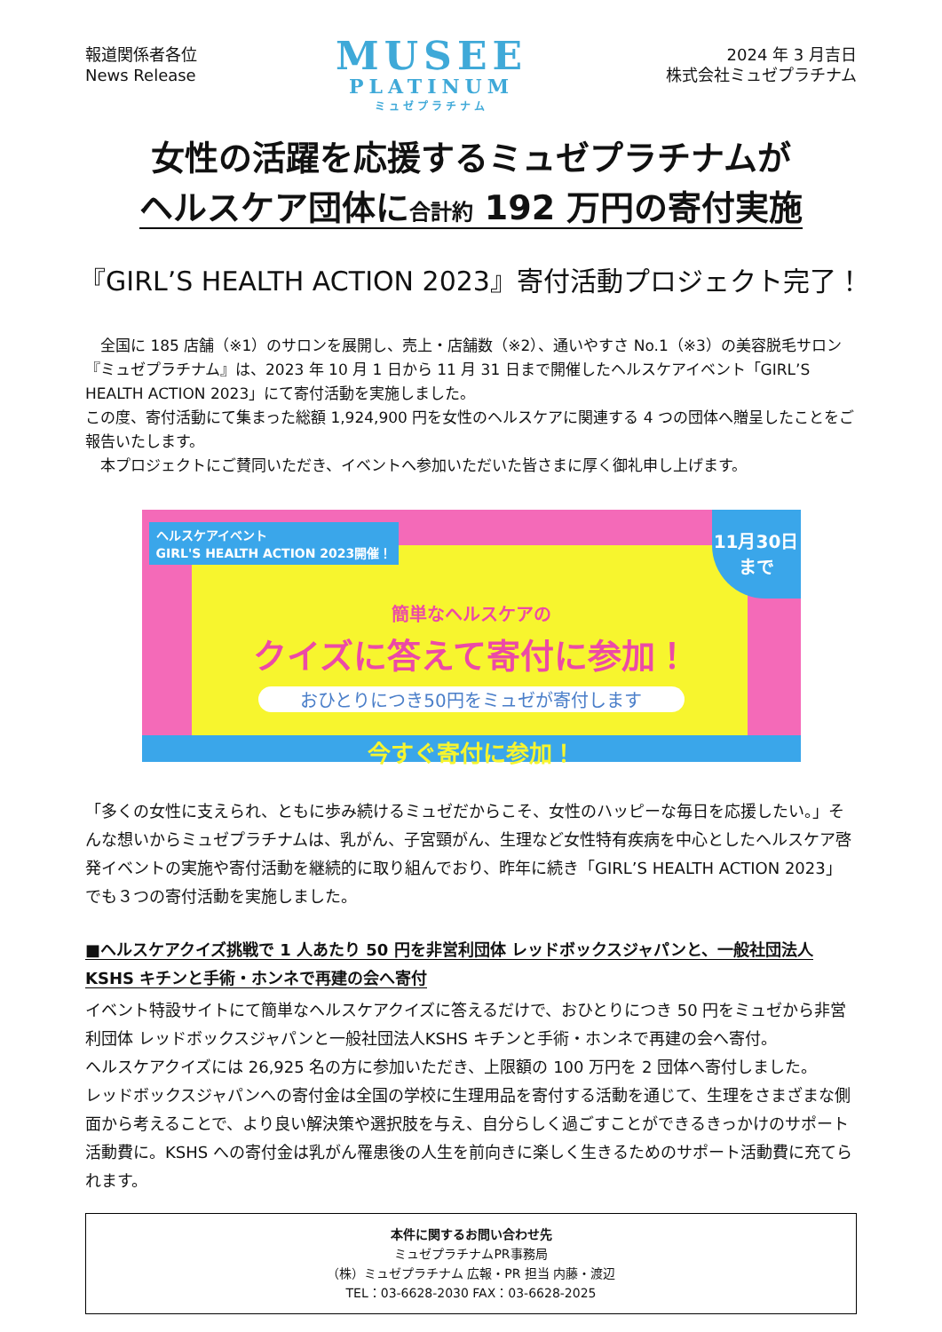報道関係者各位
News Release
MUSEE
PLATINUM
ミュゼプラチナム
2024 年 3 月吉日
株式会社ミュゼプラチナム
女性の活躍を応援するミュゼプラチナムが
ヘルスケア団体に合計約 192 万円の寄付実施
『GIRL’S HEALTH ACTION 2023』寄付活動プロジェクト完了！
　全国に 185 店舗（※1）のサロンを展開し、売上・店舗数（※2）、通いやすさ No.1（※3）の美容脱毛サロン『ミュゼプラチナム』は、2023 年 10 月 1 日から 11 月 31 日まで開催したヘルスケアイベント「GIRL’S HEALTH ACTION 2023」にて寄付活動を実施しました。
この度、寄付活動にて集まった総額 1,924,900 円を女性のヘルスケアに関連する 4 つの団体へ贈呈したことをご報告いたします。
　本プロジェクトにご賛同いただき、イベントへ参加いただいた皆さまに厚く御礼申し上げます。
ヘルスケアイベント
GIRL'S HEALTH ACTION 2023開催！
11月30日
まで
簡単なヘルスケアの
クイズに答えて寄付に参加！
おひとりにつき50円をミュゼが寄付します
今すぐ寄付に参加！
「多くの女性に支えられ、ともに歩み続けるミュゼだからこそ、女性のハッピーな毎日を応援したい。」そんな想いからミュゼプラチナムは、乳がん、子宮頸がん、生理など女性特有疾病を中心としたヘルスケア啓発イベントの実施や寄付活動を継続的に取り組んでおり、昨年に続き「GIRL’S HEALTH ACTION 2023」でも３つの寄付活動を実施しました。
■ヘルスケアクイズ挑戦で 1 人あたり 50 円を非営利団体 レッドボックスジャパンと、一般社団法人 KSHS キチンと手術・ホンネで再建の会へ寄付
イベント特設サイトにて簡単なヘルスケアクイズに答えるだけで、おひとりにつき 50 円をミュゼから非営利団体 レッドボックスジャパンと一般社団法人KSHS キチンと手術・ホンネで再建の会へ寄付。
ヘルスケアクイズには 26,925 名の方に参加いただき、上限額の 100 万円を 2 団体へ寄付しました。
レッドボックスジャパンへの寄付金は全国の学校に生理用品を寄付する活動を通じて、生理をさまざまな側面から考えることで、より良い解決策や選択肢を与え、自分らしく過ごすことができるきっかけのサポート活動費に。KSHS への寄付金は乳がん罹患後の人生を前向きに楽しく生きるためのサポート活動費に充てられます。
本件に関するお問い合わせ先
ミュゼプラチナムPR事務局
（株）ミュゼプラチナム 広報・PR 担当 内藤・渡辺
TEL：03-6628-2030 FAX：03-6628-2025